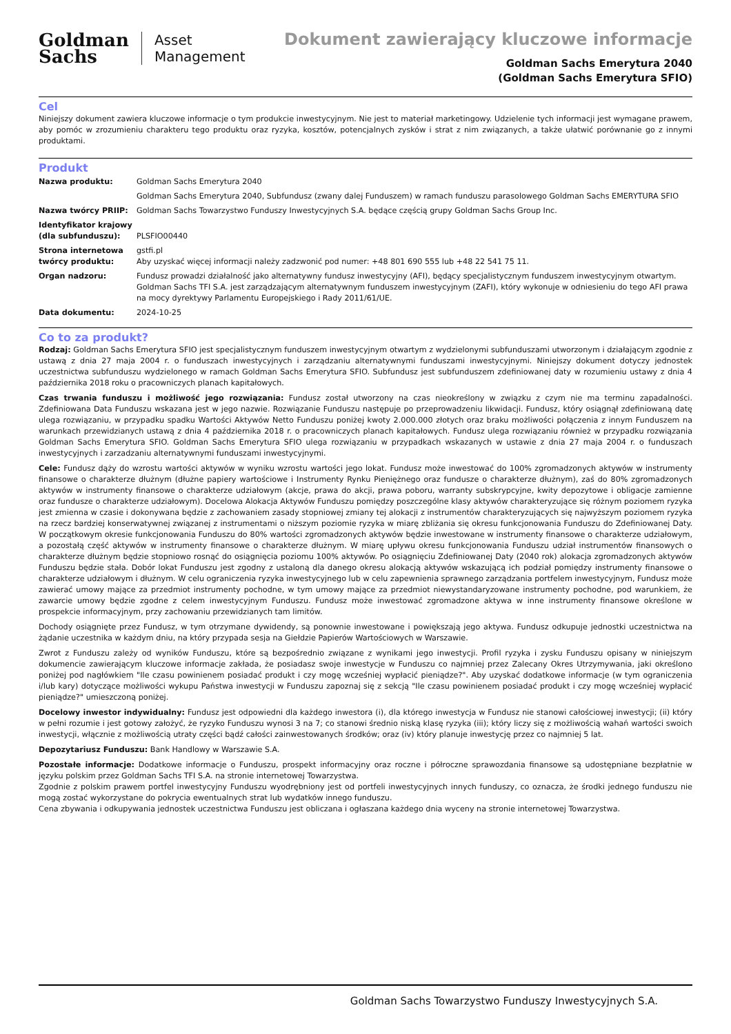Goldman
Sachs
Asset
Management
Dokument zawierający kluczowe informacje
Goldman Sachs Emerytura 2040
(Goldman Sachs Emerytura SFIO)
Cel
Niniejszy dokument zawiera kluczowe informacje o tym produkcie inwestycyjnym. Nie jest to materiał marketingowy. Udzielenie tych informacji jest wymagane prawem, aby pomóc w zrozumieniu charakteru tego produktu oraz ryzyka, kosztów, potencjalnych zysków i strat z nim związanych, a także ułatwić porównanie go z innymi produktami.
Produkt
| Nazwa produktu: | Goldman Sachs Emerytura 2040 |
| | Goldman Sachs Emerytura 2040, Subfundusz (zwany dalej Funduszem) w ramach funduszu parasolowego Goldman Sachs EMERYTURA SFIO |
| Nazwa twórcy PRIIP: | Goldman Sachs Towarzystwo Funduszy Inwestycyjnych S.A. będące częścią grupy Goldman Sachs Group Inc. |
| Identyfikator krajowy (dla subfunduszu): | PLSFIO00440 |
| Strona internetowa twórcy produktu: | gstfi.pl Aby uzyskać więcej informacji należy zadzwonić pod numer: +48 801 690 555 lub +48 22 541 75 11. |
| Organ nadzoru: | Fundusz prowadzi działalność jako alternatywny fundusz inwestycyjny (AFI), będący specjalistycznym funduszem inwestycyjnym otwartym. Goldman Sachs TFI S.A. jest zarządzającym alternatywnym funduszem inwestycyjnym (ZAFI), który wykonuje w odniesieniu do tego AFI prawa na mocy dyrektywy Parlamentu Europejskiego i Rady 2011/61/UE. |
| Data dokumentu: | 2024-10-25 |
Co to za produkt?
Rodzaj: Goldman Sachs Emerytura SFIO jest specjalistycznym funduszem inwestycyjnym otwartym z wydzielonymi subfunduszami utworzonym i działającym zgodnie z ustawą z dnia 27 maja 2004 r. o funduszach inwestycyjnych i zarządzaniu alternatywnymi funduszami inwestycyjnymi. Niniejszy dokument dotyczy jednostek uczestnictwa subfunduszu wydzielonego w ramach Goldman Sachs Emerytura SFIO. Subfundusz jest subfunduszem zdefiniowanej daty w rozumieniu ustawy z dnia 4 października 2018 roku o pracowniczych planach kapitałowych.
Czas trwania funduszu i możliwość jego rozwiązania: Fundusz został utworzony na czas nieokreślony w związku z czym nie ma terminu zapadalności. Zdefiniowana Data Funduszu wskazana jest w jego nazwie. Rozwiązanie Funduszu następuje po przeprowadzeniu likwidacji. Fundusz, który osiągnął zdefiniowaną datę ulega rozwiązaniu, w przypadku spadku Wartości Aktywów Netto Funduszu poniżej kwoty 2.000.000 złotych oraz braku możliwości połączenia z innym Funduszem na warunkach przewidzianych ustawą z dnia 4 października 2018 r. o pracowniczych planach kapitałowych. Fundusz ulega rozwiązaniu również w przypadku rozwiązania Goldman Sachs Emerytura SFIO. Goldman Sachs Emerytura SFIO ulega rozwiązaniu w przypadkach wskazanych w ustawie z dnia 27 maja 2004 r. o funduszach inwestycyjnych i zarzadzaniu alternatywnymi funduszami inwestycyjnymi.
Cele: Fundusz dąży do wzrostu wartości aktywów w wyniku wzrostu wartości jego lokat. Fundusz może inwestować do 100% zgromadzonych aktywów w instrumenty finansowe o charakterze dłużnym (dłużne papiery wartościowe i Instrumenty Rynku Pieniężnego oraz fundusze o charakterze dłużnym), zaś do 80% zgromadzonych aktywów w instrumenty finansowe o charakterze udziałowym (akcje, prawa do akcji, prawa poboru, warranty subskrypcyjne, kwity depozytowe i obligacje zamienne oraz fundusze o charakterze udziałowym). Docelowa Alokacja Aktywów Funduszu pomiędzy poszczególne klasy aktywów charakteryzujące się różnym poziomem ryzyka jest zmienna w czasie i dokonywana będzie z zachowaniem zasady stopniowej zmiany tej alokacji z instrumentów charakteryzujących się najwyższym poziomem ryzyka na rzecz bardziej konserwatywnej związanej z instrumentami o niższym poziomie ryzyka w miarę zbliżania się okresu funkcjonowania Funduszu do Zdefiniowanej Daty. W początkowym okresie funkcjonowania Funduszu do 80% wartości zgromadzonych aktywów będzie inwestowane w instrumenty finansowe o charakterze udziałowym, a pozostałą część aktywów w instrumenty finansowe o charakterze dłużnym. W miarę upływu okresu funkcjonowania Funduszu udział instrumentów finansowych o charakterze dłużnym będzie stopniowo rosnąć do osiągnięcia poziomu 100% aktywów. Po osiągnięciu Zdefiniowanej Daty (2040 rok) alokacja zgromadzonych aktywów Funduszu będzie stała. Dobór lokat Funduszu jest zgodny z ustaloną dla danego okresu alokacją aktywów wskazującą ich podział pomiędzy instrumenty finansowe o charakterze udziałowym i dłużnym. W celu ograniczenia ryzyka inwestycyjnego lub w celu zapewnienia sprawnego zarządzania portfelem inwestycyjnym, Fundusz może zawierać umowy mające za przedmiot instrumenty pochodne, w tym umowy mające za przedmiot niewystandaryzowane instrumenty pochodne, pod warunkiem, że zawarcie umowy będzie zgodne z celem inwestycyjnym Funduszu. Fundusz może inwestować zgromadzone aktywa w inne instrumenty finansowe określone w prospekcie informacyjnym, przy zachowaniu przewidzianych tam limitów.
Dochody osiągnięte przez Fundusz, w tym otrzymane dywidendy, są ponownie inwestowane i powiększają jego aktywa. Fundusz odkupuje jednostki uczestnictwa na żądanie uczestnika w każdym dniu, na który przypada sesja na Giełdzie Papierów Wartościowych w Warszawie.
Zwrot z Funduszu zależy od wyników Funduszu, które są bezpośrednio związane z wynikami jego inwestycji. Profil ryzyka i zysku Funduszu opisany w niniejszym dokumencie zawierającym kluczowe informacje zakłada, że posiadasz swoje inwestycje w Funduszu co najmniej przez Zalecany Okres Utrzymywania, jaki określono poniżej pod nagłówkiem "Ile czasu powinienem posiadać produkt i czy mogę wcześniej wypłacić pieniądze?". Aby uzyskać dodatkowe informacje (w tym ograniczenia i/lub kary) dotyczące możliwości wykupu Państwa inwestycji w Funduszu zapoznaj się z sekcją "Ile czasu powinienem posiadać produkt i czy mogę wcześniej wypłacić pieniądze?" umieszczoną poniżej.
Docelowy inwestor indywidualny: Fundusz jest odpowiedni dla każdego inwestora (i), dla którego inwestycja w Fundusz nie stanowi całościowej inwestycji; (ii) który w pełni rozumie i jest gotowy założyć, że ryzyko Funduszu wynosi 3 na 7; co stanowi średnio niską klasę ryzyka (iii); który liczy się z możliwością wahań wartości swoich inwestycji, włącznie z możliwością utraty części bądź całości zainwestowanych środków; oraz (iv) który planuje inwestycję przez co najmniej 5 lat.
Depozytariusz Funduszu: Bank Handlowy w Warszawie S.A.
Pozostałe informacje: Dodatkowe informacje o Funduszu, prospekt informacyjny oraz roczne i półroczne sprawozdania finansowe są udostępniane bezpłatnie w języku polskim przez Goldman Sachs TFI S.A. na stronie internetowej Towarzystwa.
Zgodnie z polskim prawem portfel inwestycyjny Funduszu wyodrębniony jest od portfeli inwestycyjnych innych funduszy, co oznacza, że środki jednego funduszu nie mogą zostać wykorzystane do pokrycia ewentualnych strat lub wydatków innego funduszu.
Cena zbywania i odkupywania jednostek uczestnictwa Funduszu jest obliczana i ogłaszana każdego dnia wyceny na stronie internetowej Towarzystwa.
Goldman Sachs Towarzystwo Funduszy Inwestycyjnych S.A.